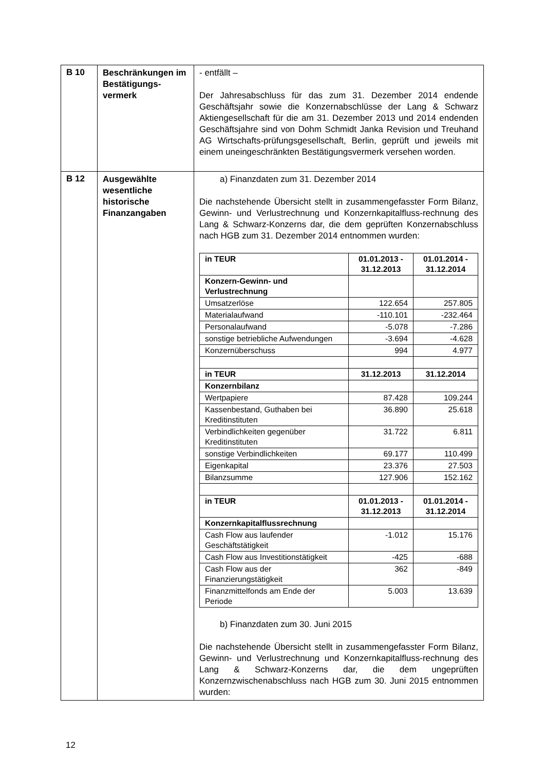| B 10 | Beschränkungen im Bestätigungs-vermerk | - entfällt – Der Jahresabschluss für das zum 31. Dezember 2014 endende Geschäftsjahr sowie die Konzernabschlüsse der Lang & Schwarz Aktiengesellschaft für die am 31. Dezember 2013 und 2014 endenden Geschäftsjahre sind von Dohm Schmidt Janka Revision und Treuhand AG Wirtschafts-prüfungsgesellschaft, Berlin, geprüft und jeweils mit einem uneingeschränkten Bestätigungsvermerk versehen worden. |
| B 12 | Ausgewählte wesentliche historische Finanzangaben | a) Finanzdaten zum 31. Dezember 2014 Die nachstehende Übersicht stellt in zusammengefasster Form Bilanz, Gewinn- und Verlustrechnung und Konzernkapitalfluss-rechnung des Lang & Schwarz-Konzerns dar, die dem geprüften Konzernabschluss nach HGB zum 31. Dezember 2014 entnommen wurden: / in TEUR / 01.01.2013 - 31.12.2013 / 01.01.2014 - 31.12.2014 / / --- / --- / --- / / Konzern-Gewinn- und Verlustrechnung / / / / Umsatzerlöse / 122.654 / 257.805 / / Materialaufwand / -110.101 / -232.464 / / Personalaufwand / -5.078 / -7.286 / / sonstige betriebliche Aufwendungen / -3.694 / -4.628 / / Konzernüberschuss / 994 / 4.977 / / in TEUR / 31.12.2013 / 31.12.2014 / / Konzernbilanz / / / / Wertpapiere / 87.428 / 109.244 / / Kassenbestand, Guthaben bei Kreditinstituten / 36.890 / 25.618 / / Verbindlichkeiten gegenüber Kreditinstituten / 31.722 / 6.811 / / sonstige Verbindlichkeiten / 69.177 / 110.499 / / Eigenkapital / 23.376 / 27.503 / / Bilanzsumme / 127.906 / 152.162 / / in TEUR / 01.01.2013 - 31.12.2013 / 01.01.2014 - 31.12.2014 / / Konzernkapitalflussrechnung / / / / Cash Flow aus laufender Geschäftstätigkeit / -1.012 / 15.176 / / Cash Flow aus Investitionstätigkeit / -425 / -688 / / Cash Flow aus der Finanzierungstätigkeit / 362 / -849 / / Finanzmittelfonds am Ende der Periode / 5.003 / 13.639 / b) Finanzdaten zum 30. Juni 2015 Die nachstehende Übersicht stellt in zusammengefasster Form Bilanz, Gewinn- und Verlustrechnung und Konzernkapitalfluss-rechnung des Lang & Schwarz-Konzerns dar, die dem ungeprüften Konzernzwischenabschluss nach HGB zum 30. Juni 2015 entnommen wurden: |
12